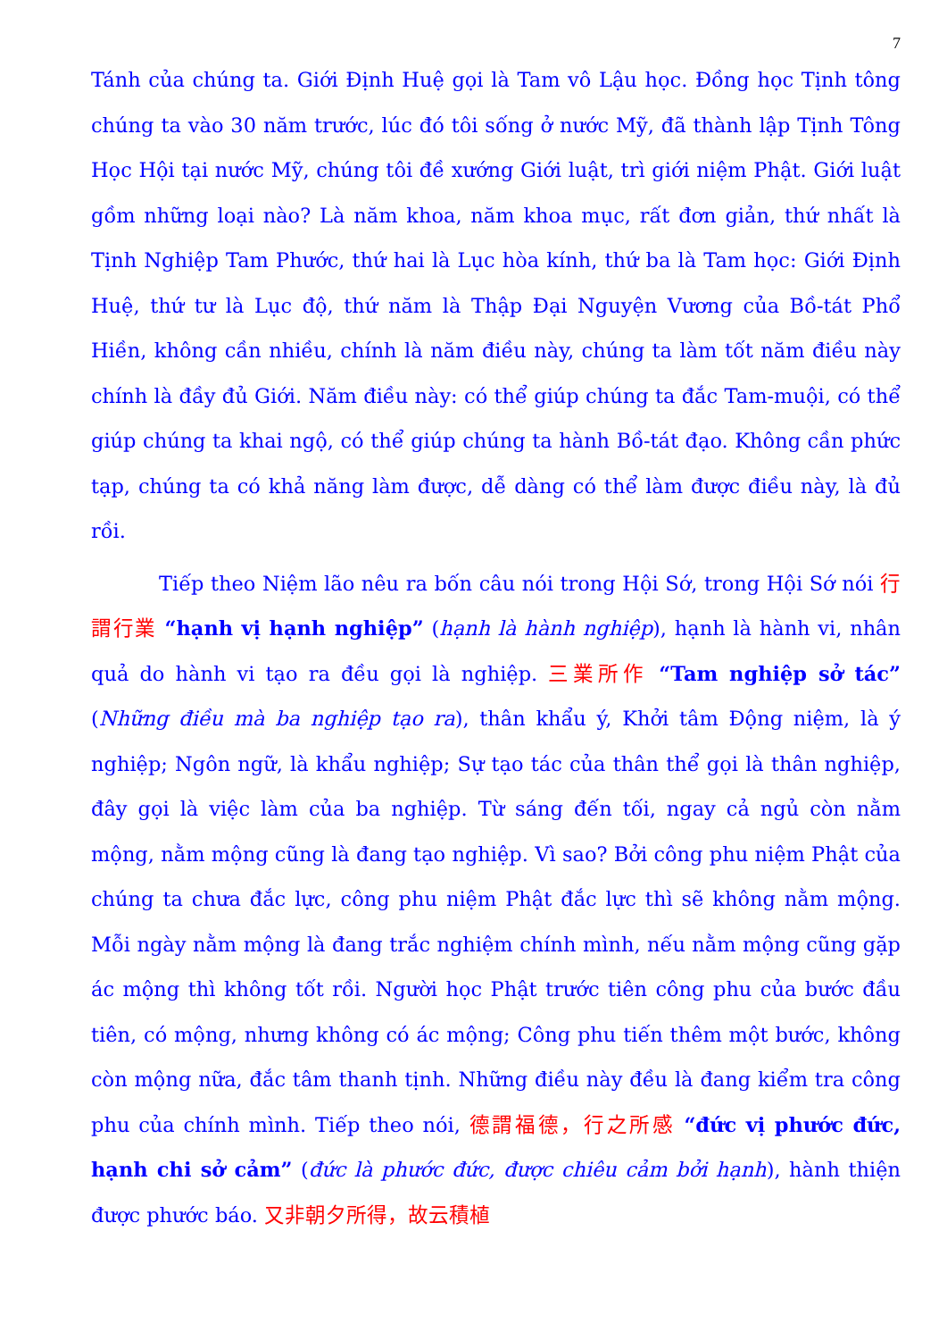7
Tánh của chúng ta. Giới Định Huệ gọi là Tam vô Lậu học. Đồng học Tịnh tông chúng ta vào 30 năm trước, lúc đó tôi sống ở nước Mỹ, đã thành lập Tịnh Tông Học Hội tại nước Mỹ, chúng tôi đề xướng Giới luật, trì giới niệm Phật. Giới luật gồm những loại nào? Là năm khoa, năm khoa mục, rất đơn giản, thứ nhất là Tịnh Nghiệp Tam Phước, thứ hai là Lục hòa kính, thứ ba là Tam học: Giới Định Huệ, thứ tư là Lục độ, thứ năm là Thập Đại Nguyện Vương của Bồ-tát Phổ Hiền, không cần nhiều, chính là năm điều này, chúng ta làm tốt năm điều này chính là đầy đủ Giới. Năm điều này: có thể giúp chúng ta đắc Tam-muội, có thể giúp chúng ta khai ngộ, có thể giúp chúng ta hành Bồ-tát đạo. Không cần phức tạp, chúng ta có khả năng làm được, dễ dàng có thể làm được điều này, là đủ rồi.
Tiếp theo Niệm lão nêu ra bốn câu nói trong Hội Sớ, trong Hội Sớ nói 行謂行業 “hạnh vị hạnh nghiệp” (hạnh là hành nghiệp), hạnh là hành vi, nhân quả do hành vi tạo ra đều gọi là nghiệp. 三業所作 “Tam nghiệp sở tác” (Những điều mà ba nghiệp tạo ra), thân khẩu ý, Khởi tâm Động niệm, là ý nghiệp; Ngôn ngữ, là khẩu nghiệp; Sự tạo tác của thân thể gọi là thân nghiệp, đây gọi là việc làm của ba nghiệp. Từ sáng đến tối, ngay cả ngủ còn nằm mộng, nằm mộng cũng là đang tạo nghiệp. Vì sao? Bởi công phu niệm Phật của chúng ta chưa đắc lực, công phu niệm Phật đắc lực thì sẽ không nằm mộng. Mỗi ngày nằm mộng là đang trắc nghiệm chính mình, nếu nằm mộng cũng gặp ác mộng thì không tốt rồi. Người học Phật trước tiên công phu của bước đầu tiên, có mộng, nhưng không có ác mộng; Công phu tiến thêm một bước, không còn mộng nữa, đắc tâm thanh tịnh. Những điều này đều là đang kiểm tra công phu của chính mình. Tiếp theo nói, 德謂福德，行之所感 “đức vị phước đức, hạnh chi sở cảm” (đức là phước đức, được chiêu cảm bởi hạnh), hành thiện được phước báo. 又非朝夕所得，故云積植